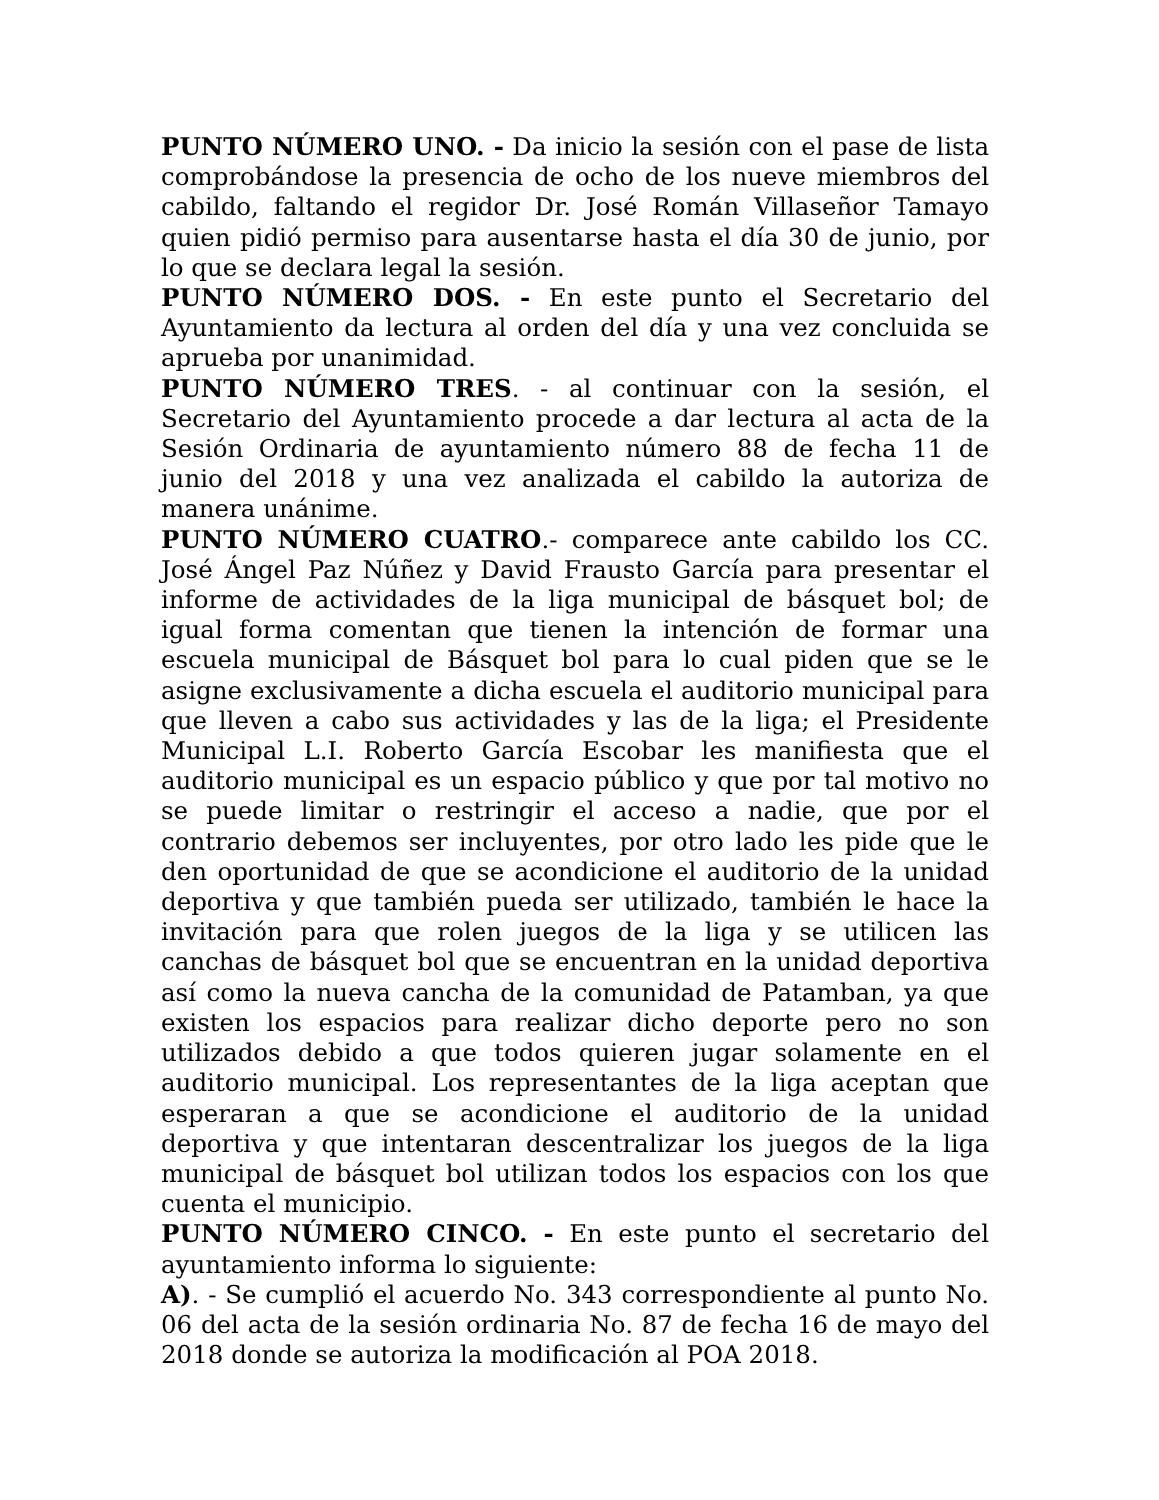PUNTO NÚMERO UNO. - Da inicio la sesión con el pase de lista comprobándose la presencia de ocho de los nueve miembros del cabildo, faltando el regidor Dr. José Román Villaseñor Tamayo quien pidió permiso para ausentarse hasta el día 30 de junio, por lo que se declara legal la sesión.
PUNTO NÚMERO DOS. - En este punto el Secretario del Ayuntamiento da lectura al orden del día y una vez concluida se aprueba por unanimidad.
PUNTO NÚMERO TRES. - al continuar con la sesión, el Secretario del Ayuntamiento procede a dar lectura al acta de la Sesión Ordinaria de ayuntamiento número 88 de fecha 11 de junio del 2018 y una vez analizada el cabildo la autoriza de manera unánime.
PUNTO NÚMERO CUATRO.- comparece ante cabildo los CC. José Ángel Paz Núñez y David Frausto García para presentar el informe de actividades de la liga municipal de básquet bol; de igual forma comentan que tienen la intención de formar una escuela municipal de Básquet bol para lo cual piden que se le asigne exclusivamente a dicha escuela el auditorio municipal para que lleven a cabo sus actividades y las de la liga; el Presidente Municipal L.I. Roberto García Escobar les manifiesta que el auditorio municipal es un espacio público y que por tal motivo no se puede limitar o restringir el acceso a nadie, que por el contrario debemos ser incluyentes, por otro lado les pide que le den oportunidad de que se acondicione el auditorio de la unidad deportiva y que también pueda ser utilizado, también le hace la invitación para que rolen juegos de la liga y se utilicen las canchas de básquet bol que se encuentran en la unidad deportiva así como la nueva cancha de la comunidad de Patamban, ya que existen los espacios para realizar dicho deporte pero no son utilizados debido a que todos quieren jugar solamente en el auditorio municipal. Los representantes de la liga aceptan que esperaran a que se acondicione el auditorio de la unidad deportiva y que intentaran descentralizar los juegos de la liga municipal de básquet bol utilizan todos los espacios con los que cuenta el municipio.
PUNTO NÚMERO CINCO. - En este punto el secretario del ayuntamiento informa lo siguiente:
A). - Se cumplió el acuerdo No. 343 correspondiente al punto No. 06 del acta de la sesión ordinaria No. 87 de fecha 16 de mayo del 2018 donde se autoriza la modificación al POA 2018.